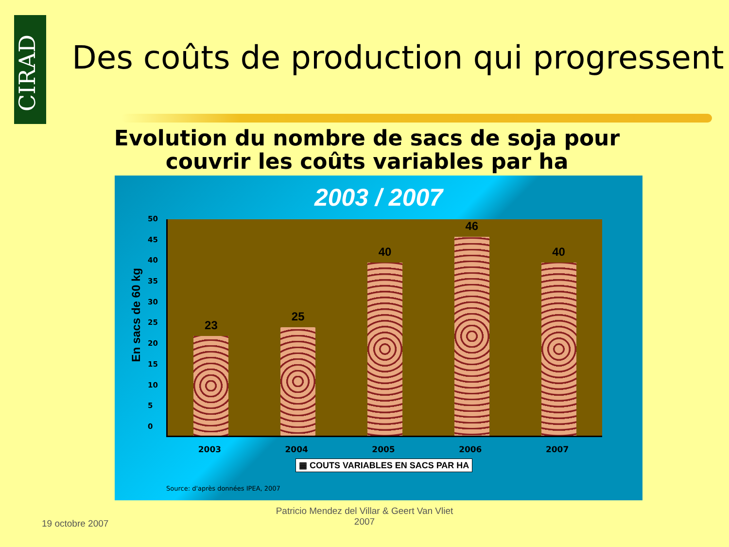CIRAD
Des coûts de production qui progressent
Evolution du nombre de sacs de soja pour couvrir les coûts variables par ha
2003 / 2007
En sacs de 60 kg
50
45
40
35
30
25
20
15
10
5
0
23
25
40
46
40
2003 2004 2005 2006 2007
▦ COUTS VARIABLES EN SACS PAR HA
Source: d'après données IPEA, 2007
19 octobre 2007
Patricio Mendez del Villar & Geert Van Vliet
2007